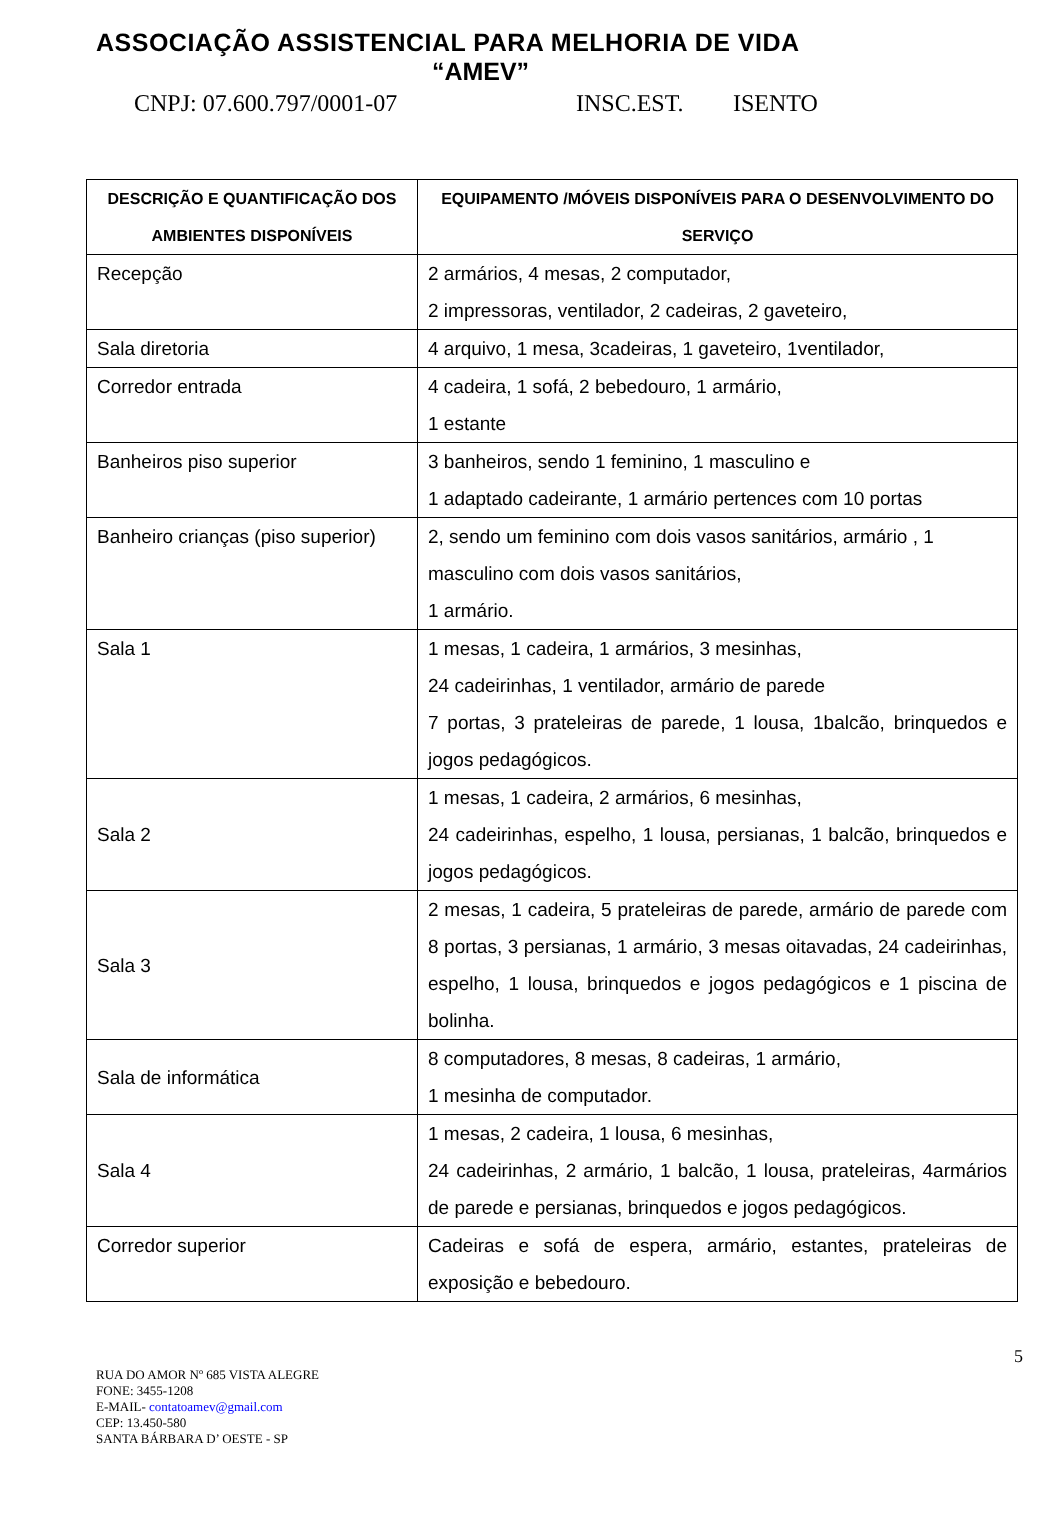ASSOCIAÇÃO ASSISTENCIAL PARA MELHORIA DE VIDA
“AMEV”
CNPJ: 07.600.797/0001-07 INSC.EST. ISENTO
| DESCRIÇÃO E QUANTIFICAÇÃO DOS AMBIENTES DISPONÍVEIS | EQUIPAMENTO /MÓVEIS DISPONÍVEIS PARA O DESENVOLVIMENTO DO SERVIÇO |
| --- | --- |
| Recepção | 2 armários, 4 mesas, 2 computador, 2 impressoras, ventilador, 2 cadeiras, 2 gaveteiro, |
| Sala diretoria | 4 arquivo, 1 mesa, 3cadeiras, 1 gaveteiro, 1ventilador, |
| Corredor entrada | 4 cadeira, 1 sofá, 2 bebedouro, 1 armário, 1 estante |
| Banheiros piso superior | 3 banheiros, sendo 1 feminino, 1 masculino e 1 adaptado cadeirante, 1 armário pertences com 10 portas |
| Banheiro crianças (piso superior) | 2, sendo um feminino com dois vasos sanitários, armário , 1 masculino com dois vasos sanitários, 1 armário. |
| Sala 1 | 1 mesas, 1 cadeira, 1 armários, 3 mesinhas, 24 cadeirinhas, 1 ventilador, armário de parede 7 portas, 3 prateleiras de parede, 1 lousa, 1balcão, brinquedos e jogos pedagógicos. |
| Sala 2 | 1 mesas, 1 cadeira, 2 armários, 6 mesinhas, 24 cadeirinhas, espelho, 1 lousa, persianas, 1 balcão, brinquedos e jogos pedagógicos. |
| Sala 3 | 2 mesas, 1 cadeira, 5 prateleiras de parede, armário de parede com 8 portas, 3 persianas, 1 armário, 3 mesas oitavadas, 24 cadeirinhas, espelho, 1 lousa, brinquedos e jogos pedagógicos e 1 piscina de bolinha. |
| Sala de informática | 8 computadores, 8 mesas, 8 cadeiras, 1 armário, 1 mesinha de computador. |
| Sala 4 | 1 mesas, 2 cadeira, 1 lousa, 6 mesinhas, 24 cadeirinhas, 2 armário, 1 balcão, 1 lousa, prateleiras, 4armários de parede e persianas, brinquedos e jogos pedagógicos. |
| Corredor superior | Cadeiras e sofá de espera, armário, estantes, prateleiras de exposição e bebedouro. |
5
RUA DO AMOR Nº 685 VISTA ALEGRE
FONE: 3455-1208
E-MAIL- contatoamev@gmail.com
CEP: 13.450-580
SANTA BÁRBARA D’ OESTE - SP